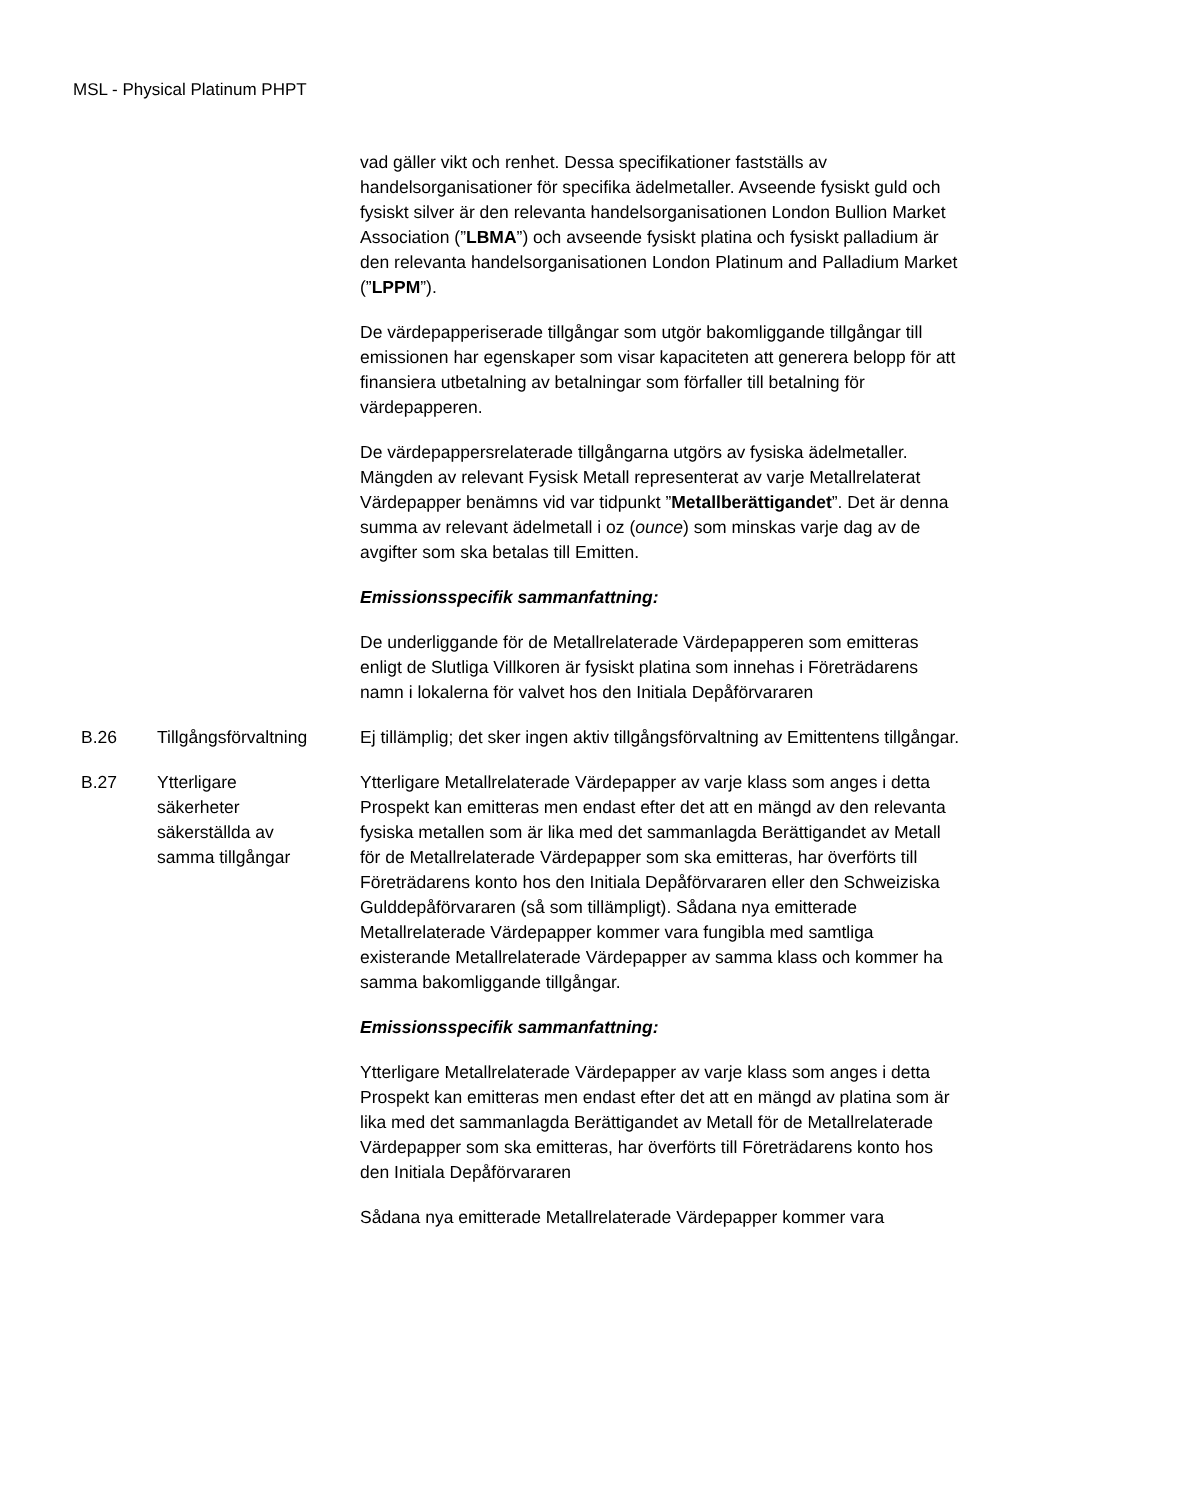MSL - Physical Platinum PHPT
| | | vad gäller vikt och renhet. Dessa specifikationer fastställs av handelsorganisationer för specifika ädelmetaller. Avseende fysiskt guld och fysiskt silver är den relevanta handelsorganisationen London Bullion Market Association (” LBMA ”) och avseende fysiskt platina och fysiskt palladium är den relevanta handelsorganisationen London Platinum and Palladium Market (” LPPM ”). De värdepapperiserade tillgångar som utgör bakomliggande tillgångar till emissionen har egenskaper som visar kapaciteten att generera belopp för att finansiera utbetalning av betalningar som förfaller till betalning för värdepapperen. De värdepappersrelaterade tillgångarna utgörs av fysiska ädelmetaller. Mängden av relevant Fysisk Metall representerat av varje Metallrelaterat Värdepapper benämns vid var tidpunkt ” Metallberättigandet ”. Det är denna summa av relevant ädelmetall i oz ( ounce ) som minskas varje dag av de avgifter som ska betalas till Emitten. Emissionsspecifik sammanfattning: De underliggande för de Metallrelaterade Värdepapperen som emitteras enligt de Slutliga Villkoren är fysiskt platina som innehas i Företrädarens namn i lokalerna för valvet hos den Initiala Depåförvararen |
| B.26 | Tillgångsförvaltning | Ej tillämplig; det sker ingen aktiv tillgångsförvaltning av Emittentens tillgångar. |
| B.27 | Ytterligare säkerheter säkerställda av samma tillgångar | Ytterligare Metallrelaterade Värdepapper av varje klass som anges i detta Prospekt kan emitteras men endast efter det att en mängd av den relevanta fysiska metallen som är lika med det sammanlagda Berättigandet av Metall för de Metallrelaterade Värdepapper som ska emitteras, har överförts till Företrädarens konto hos den Initiala Depåförvararen eller den Schweiziska Gulddepåförvararen (så som tillämpligt). Sådana nya emitterade Metallrelaterade Värdepapper kommer vara fungibla med samtliga existerande Metallrelaterade Värdepapper av samma klass och kommer ha samma bakomliggande tillgångar. Emissionsspecifik sammanfattning: Ytterligare Metallrelaterade Värdepapper av varje klass som anges i detta Prospekt kan emitteras men endast efter det att en mängd av platina som är lika med det sammanlagda Berättigandet av Metall för de Metallrelaterade Värdepapper som ska emitteras, har överförts till Företrädarens konto hos den Initiala Depåförvararen Sådana nya emitterade Metallrelaterade Värdepapper kommer vara |